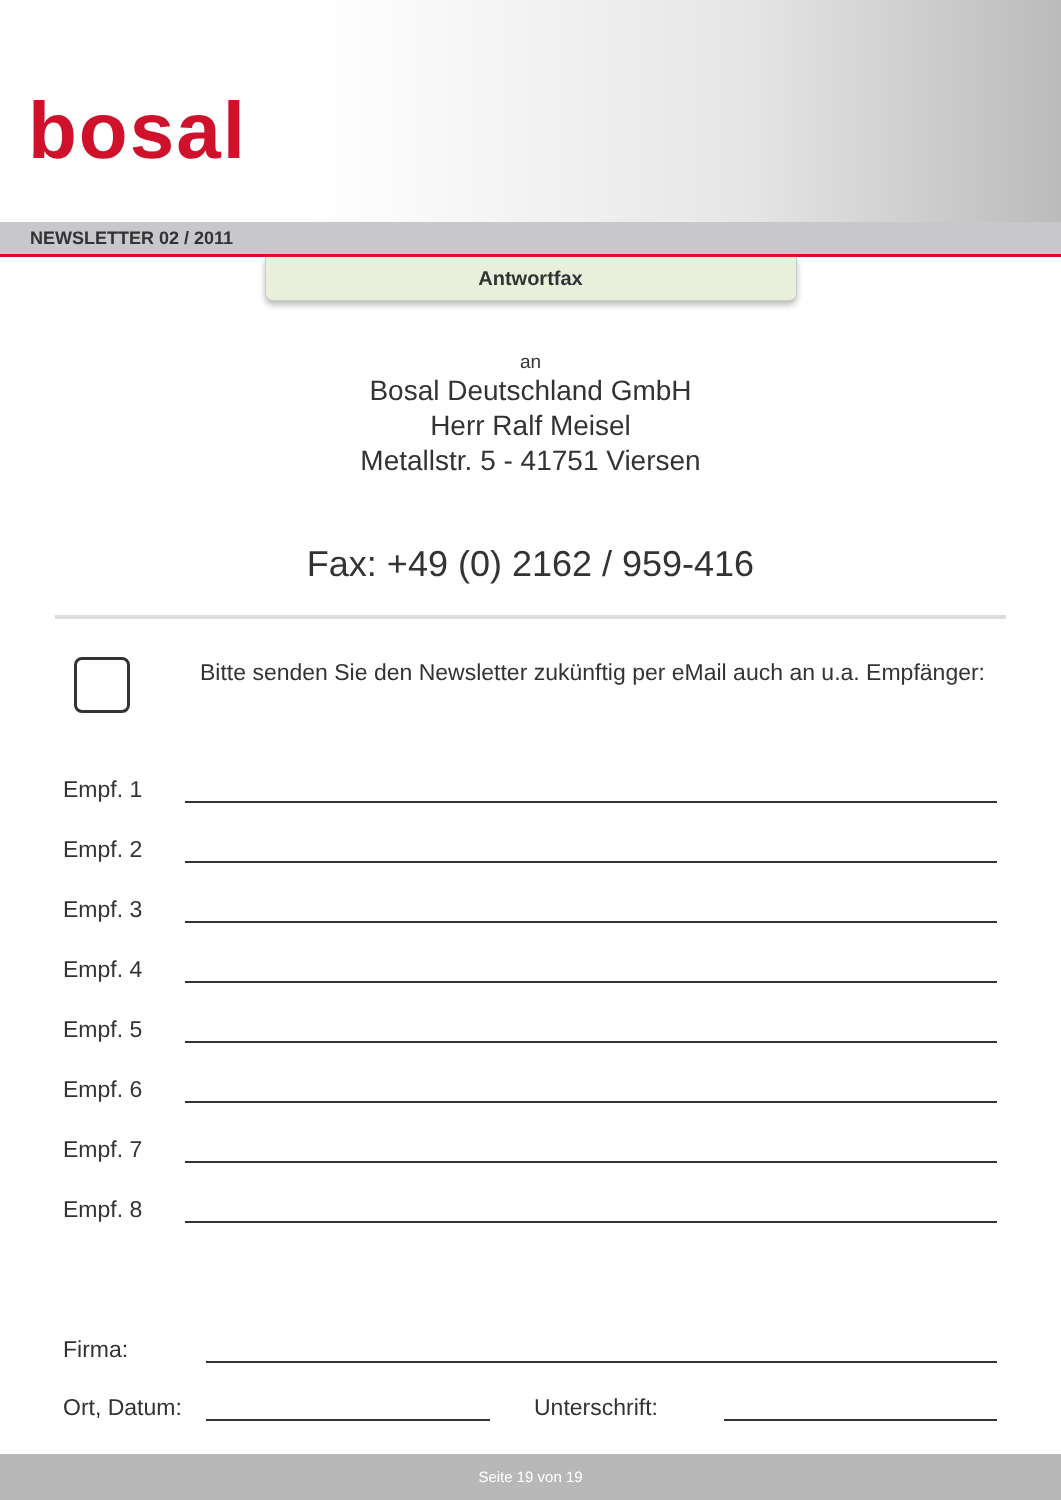bosal
NEWSLETTER 02 / 2011
Antwortfax
an
Bosal Deutschland GmbH
Herr Ralf Meisel
Metallstr. 5 - 41751 Viersen
Fax: +49 (0) 2162 / 959-416
Bitte senden Sie den Newsletter zukünftig per eMail auch an u.a. Empfänger:
Empf. 1
Empf. 2
Empf. 3
Empf. 4
Empf. 5
Empf. 6
Empf. 7
Empf. 8
Firma:
Ort, Datum:
Unterschrift:
Seite 19 von 19